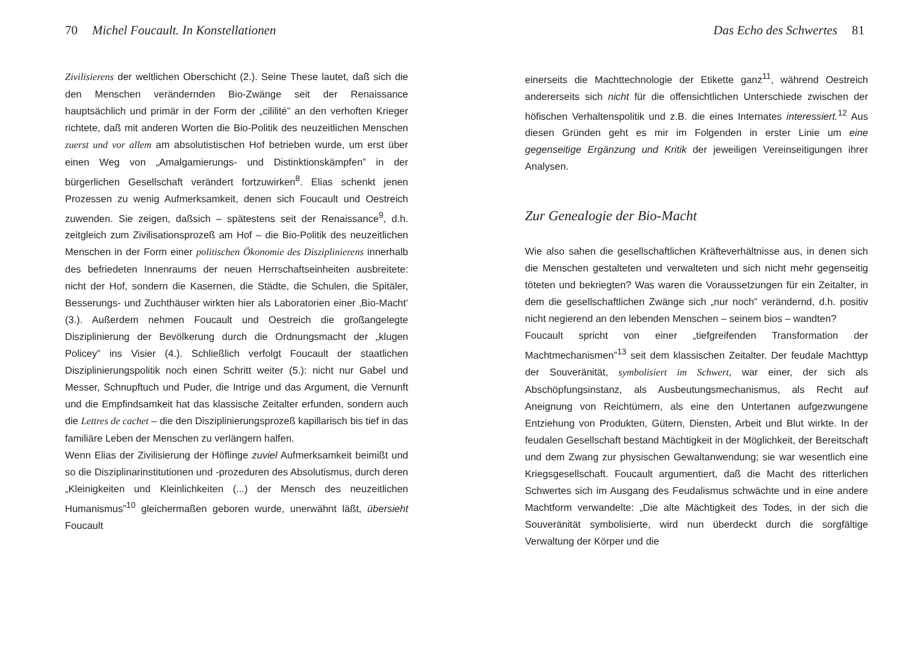70 Michel Foucault. In Konstellationen
Zivilisierens der weltlichen Oberschicht (2.). Seine These lautet, daß sich die den Menschen verändernden Bio-Zwänge seit der Renaissance hauptsächlich und primär in der Form der „cililité” an den verhoften Krieger richtete, daß mit anderen Worten die Bio-Politik des neuzeitlichen Menschen zuerst und vor allem am absolutistischen Hof betrieben wurde, um erst über einen Weg von „Amalgamierungs- und Distinktionskämpfen” in der bürgerlichen Gesellschaft verändert fortzuwirken<sup>8</sup>. Elias schenkt jenen Prozessen zu wenig Aufmerksamkeit, denen sich Foucault und Oestreich zuwenden. Sie zeigen, daßsich – spätestens seit der Renaissance<sup>9</sup>, d.h. zeitgleich zum Zivilisationsprozeß am Hof – die Bio-Politik des neuzeitlichen Menschen in der Form einer politischen Ökonomie des Disziplinierens innerhalb des befriedeten Innenraums der neuen Herrschaftseinheiten ausbreitete: nicht der Hof, sondern die Kasernen, die Städte, die Schulen, die Spitäler, Besserungs- und Zuchthäuser wirkten hier als Laboratorien einer ‚Bio-Macht’ (3.). Außerdem nehmen Foucault und Oestreich die großangelegte Disziplinierung der Bevölkerung durch die Ordnungsmacht der „klugen Policey” ins Visier (4.). Schließlich verfolgt Foucault der staatlichen Disziplinierungspolitik noch einen Schritt weiter (5.): nicht nur Gabel und Messer, Schnupftuch und Puder, die Intrige und das Argument, die Vernunft und die Empfindsamkeit hat das klassische Zeitalter erfunden, sondern auch die Lettres de cachet – die den Disziplinierungsprozeß kapillarisch bis tief in das familiäre Leben der Menschen zu verlängern halfen.
Wenn Elias der Zivilisierung der Höflinge zuviel Aufmerksamkeit beimißt und so die Disziplinarinstitutionen und -prozeduren des Absolutismus, durch deren „Kleinigkeiten und Kleinlichkeiten (...) der Mensch des neuzeitlichen Humanismus”<sup>10</sup> gleichermaßen geboren wurde, unerwähnt läßt, übersieht Foucault
Das Echo des Schwertes 81
einerseits die Machttechnologie der Etikette ganz<sup>11</sup>, während Oestreich andererseits sich nicht für die offensichtlichen Unterschiede zwischen der höfischen Verhaltenspolitik und z.B. die eines Internates interessiert.<sup>12</sup> Aus diesen Gründen geht es mir im Folgenden in erster Linie um eine gegenseitige Ergänzung und Kritik der jeweiligen Vereinseitigungen ihrer Analysen.
Zur Genealogie der Bio-Macht
Wie also sahen die gesellschaftlichen Kräfteverhältnisse aus, in denen sich die Menschen gestalteten und verwalteten und sich nicht mehr gegenseitig töteten und bekriegten? Was waren die Voraussetzungen für ein Zeitalter, in dem die gesellschaftlichen Zwänge sich „nur noch” verändernd, d.h. positiv nicht negierend an den lebenden Menschen – seinem bios – wandten?
Foucault spricht von einer „tiefgreifenden Transformation der Machtmechanismen”<sup>13</sup> seit dem klassischen Zeitalter. Der feudale Machttyp der Souveränität, symbolisiert im Schwert, war einer, der sich als Abschöpfungsinstanz, als Ausbeutungsmechanismus, als Recht auf Aneignung von Reichtümern, als eine den Untertanen aufgezwungene Entziehung von Produkten, Gütern, Diensten, Arbeit und Blut wirkte. In der feudalen Gesellschaft bestand Mächtigkeit in der Möglichkeit, der Bereitschaft und dem Zwang zur physischen Gewaltanwendung; sie war wesentlich eine Kriegsgesellschaft. Foucault argumentiert, daß die Macht des ritterlichen Schwertes sich im Ausgang des Feudalismus schwächte und in eine andere Machtform verwandelte: „Die alte Mächtigkeit des Todes, in der sich die Souveränität symbolisierte, wird nun überdeckt durch die sorgfältige Verwaltung der Körper und die